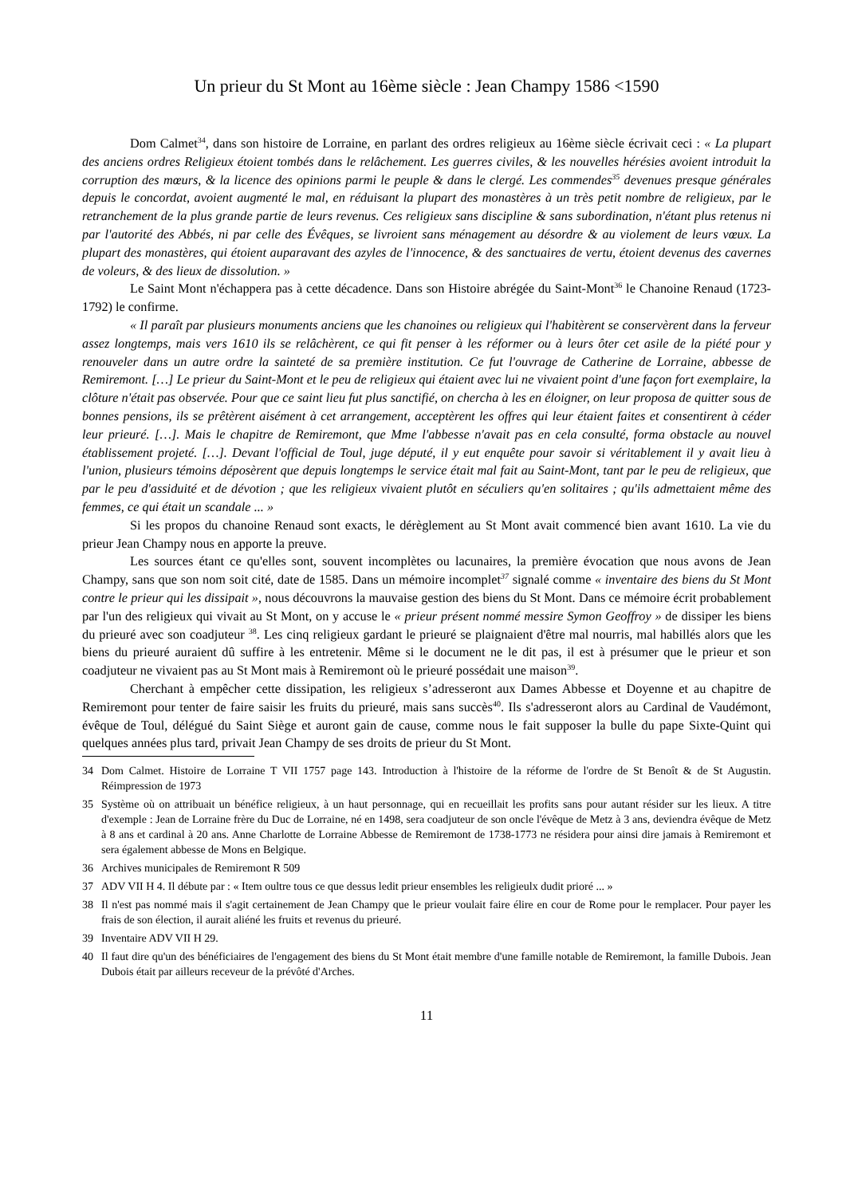Un prieur du St Mont au 16ème siècle : Jean Champy 1586 <1590
Dom Calmet<sup>34</sup>, dans son histoire de Lorraine, en parlant des ordres religieux au 16ème siècle écrivait ceci : « La plupart des anciens ordres Religieux étoient tombés dans le relâchement. Les guerres civiles, & les nouvelles hérésies avoient introduit la corruption des mœurs, & la licence des opinions parmi le peuple & dans le clergé. Les commendes<sup>35</sup> devenues presque générales depuis le concordat, avoient augmenté le mal, en réduisant la plupart des monastères à un très petit nombre de religieux, par le retranchement de la plus grande partie de leurs revenus. Ces religieux sans discipline & sans subordination, n'étant plus retenus ni par l'autorité des Abbés, ni par celle des Évêques, se livroient sans ménagement au désordre & au violement de leurs vœux. La plupart des monastères, qui étoient auparavant des azyles de l'innocence, & des sanctuaires de vertu, étoient devenus des cavernes de voleurs, & des lieux de dissolution. »
Le Saint Mont n'échappera pas à cette décadence. Dans son Histoire abrégée du Saint-Mont<sup>36</sup> le Chanoine Renaud (1723-1792) le confirme.
« Il paraît par plusieurs monuments anciens que les chanoines ou religieux qui l'habitèrent se conservèrent dans la ferveur assez longtemps, mais vers 1610 ils se relâchèrent, ce qui fit penser à les réformer ou à leurs ôter cet asile de la piété pour y renouveler dans un autre ordre la sainteté de sa première institution. Ce fut l'ouvrage de Catherine de Lorraine, abbesse de Remiremont. […] Le prieur du Saint-Mont et le peu de religieux qui étaient avec lui ne vivaient point d'une façon fort exemplaire, la clôture n'était pas observée. Pour que ce saint lieu fut plus sanctifié, on chercha à les en éloigner, on leur proposa de quitter sous de bonnes pensions, ils se prêtèrent aisément à cet arrangement, acceptèrent les offres qui leur étaient faites et consentirent à céder leur prieuré. […]. Mais le chapitre de Remiremont, que Mme l'abbesse n'avait pas en cela consulté, forma obstacle au nouvel établissement projeté. […]. Devant l'official de Toul, juge député, il y eut enquête pour savoir si véritablement il y avait lieu à l'union, plusieurs témoins déposèrent que depuis longtemps le service était mal fait au Saint-Mont, tant par le peu de religieux, que par le peu d'assiduité et de dévotion ; que les religieux vivaient plutôt en séculiers qu'en solitaires ; qu'ils admettaient même des femmes, ce qui était un scandale ... »
Si les propos du chanoine Renaud sont exacts, le dérèglement au St Mont avait commencé bien avant 1610. La vie du prieur Jean Champy nous en apporte la preuve.
Les sources étant ce qu'elles sont, souvent incomplètes ou lacunaires, la première évocation que nous avons de Jean Champy, sans que son nom soit cité, date de 1585. Dans un mémoire incomplet<sup>37</sup> signalé comme « inventaire des biens du St Mont contre le prieur qui les dissipait », nous découvrons la mauvaise gestion des biens du St Mont. Dans ce mémoire écrit probablement par l'un des religieux qui vivait au St Mont, on y accuse le « prieur présent nommé messire Symon Geoffroy » de dissiper les biens du prieuré avec son coadjuteur <sup>38</sup>. Les cinq religieux gardant le prieuré se plaignaient d'être mal nourris, mal habillés alors que les biens du prieuré auraient dû suffire à les entretenir. Même si le document ne le dit pas, il est à présumer que le prieur et son coadjuteur ne vivaient pas au St Mont mais à Remiremont où le prieuré possédait une maison<sup>39</sup>.
Cherchant à empêcher cette dissipation, les religieux s’adresseront aux Dames Abbesse et Doyenne et au chapitre de Remiremont pour tenter de faire saisir les fruits du prieuré, mais sans succès<sup>40</sup>. Ils s'adresseront alors au Cardinal de Vaudémont, évêque de Toul, délégué du Saint Siège et auront gain de cause, comme nous le fait supposer la bulle du pape Sixte-Quint qui quelques années plus tard, privait Jean Champy de ses droits de prieur du St Mont.
34 Dom Calmet. Histoire de Lorraine T VII 1757 page 143. Introduction à l'histoire de la réforme de l'ordre de St Benoît & de St Augustin. Réimpression de 1973
35 Système où on attribuait un bénéfice religieux, à un haut personnage, qui en recueillait les profits sans pour autant résider sur les lieux. A titre d'exemple : Jean de Lorraine frère du Duc de Lorraine, né en 1498, sera coadjuteur de son oncle l'évêque de Metz à 3 ans, deviendra évêque de Metz à 8 ans et cardinal à 20 ans. Anne Charlotte de Lorraine Abbesse de Remiremont de 1738-1773 ne résidera pour ainsi dire jamais à Remiremont et sera également abbesse de Mons en Belgique.
36 Archives municipales de Remiremont R 509
37 ADV VII H 4. Il débute par : « Item oultre tous ce que dessus ledit prieur ensembles les religieulx dudit prioré ... »
38 Il n'est pas nommé mais il s'agit certainement de Jean Champy que le prieur voulait faire élire en cour de Rome pour le remplacer. Pour payer les frais de son élection, il aurait aliéné les fruits et revenus du prieuré.
39 Inventaire ADV VII H 29.
40 Il faut dire qu'un des bénéficiaires de l'engagement des biens du St Mont était membre d'une famille notable de Remiremont, la famille Dubois. Jean Dubois était par ailleurs receveur de la prévôté d'Arches.
11